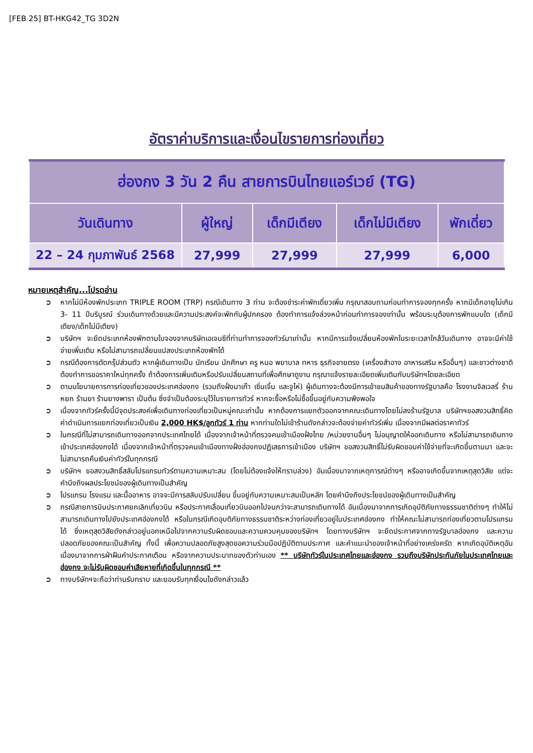[FEB 25] BT-HKG42_TG 3D2N
อัตราค่าบริการและเงื่อนไขรายการท่องเที่ยว
| ฮ่องกง 3 วัน 2 คืน สายการบินไทยแอร์เวย์ (TG) | | | | |
| --- | --- | --- | --- | --- |
| วันเดินทาง | ผู้ใหญ่ | เด็กมีเตียง | เด็กไม่มีเตียง | พักเดี่ยว |
| 22 – 24 กุมภาพันธ์ 2568 | 27,999 | 27,999 | 27,999 | 6,000 |
หมายเหตุสำคัญ...โปรดอ่าน
➲ หากไม่มีห้องพักประเภท TRIPLE ROOM (TRP) กรณีเดินทาง 3 ท่าน จะต้องชำระค่าพักเดี่ยวเพิ่ม กรุณาสอบถามก่อนทำการจองทุกครั้ง หากมีเด็กอายุไม่เกิน 3- 11 ปีบริบูรณ์ ร่วมเดินทางด้วยและมีความประสงค์จะพักกับผู้ปกครอง ต้องทำการแจ้งล่วงหน้าก่อนทำการจองเท่านั้น พร้อมระบุต้องการพักแบบใด (เด็กมีเตียง/เด็กไม่มีเตียง)
➲ บริษัทฯ จะยึดประเภทห้องพักตามใบจองจากบริษัทเอเจนซีที่ท่านทำการจองทัวร์มาเท่านั้น หากมีการแจ้งเปลี่ยนห้องพักในระยะเวลาใกล้วันเดินทาง อาจจะมีค่าใช้จ่ายเพิ่มเติม หรือไม่สามารถเปลี่ยนแปลงประเภทห้องพักได้
➲ กรณีต้องการตัดกรุ๊ปส่วนตัว หากผู้เดินทางเป็น นักเรียน นักศึกษา ครู หมอ พยาบาล ทหาร ธุรกิจขายตรง (เครื่องสำอาง อาหารเสริม หรืออื่นๆ) และชาวต่างชาติ ต้องทำการขอราคาใหม่ทุกครั้ง ถ้าต้องการเพิ่มเติมหรือปรับเปลี่ยนสถานที่เพื่อศึกษาดูงาน กรุณาแจ้งรายละเอียดเพิ่มเติมกับบริษัทฯโดยละเอียด
➲ ตามนโยบายการการท่องเที่ยวของประเทศฮ่องกง (รวมถึงฝั่งมาเก๊า เซิ่นเจิ้น และจูไห่) ผู้เดินทางจะต้องมีการเข้าชมสินค้าของทางรัฐบาลคือ โรงงานจิลเวลรี่ ร้านหยก ร้านยา ร้านยางพารา เป็นต้น ซึ่งจำเป็นต้องระบุไว้ในรายการทัวร์ หากจะซื้อหรือไม่ซื้อขึ้นอยู่กับความพึงพอใจ
➲ เนื่องจากทัวร์ครั้งนี้มีจุดประสงค์เพื่อเดินทางท่องเที่ยวเป็นหมู่คณะเท่านั้น หากต้องการแยกตัวออกจากคณะเดินทางโดยไม่ลงร้านรัฐบาล บริษัทฯขอสงวนสิทธิ์คิดค่าดำเนินการแยกท่องเที่ยวเป็นเงิน 2,000 HK$/ลูกทัวร์ 1 ท่าน หากท่านใดไม่เข้าร้านดังกล่าวจะต้องจ่ายค่าทัวร์เพิ่ม เนื่องจากมีผลต่อราคาทัวร์
➲ ในกรณีที่ไม่สามารถเดินทางออกจากประเทศไทยได้ เนื่องจากเจ้าหน้าที่ตรวจคนเข้าเมืองฝั่งไทย /หน่วยงานอื่นๆ ไม่อนุญาตให้ออกเดินทาง หรือไม่สามารถเดินทางเข้าประเทศฮ่องกงได้ เนื่องจากเจ้าหน้าที่ตรวจคนเข้าเมืองทางฝั่งฮ่องกงปฏิเสธการเข้าเมือง บริษัทฯ ขอสงวนสิทธิ์ไม่รับผิดชอบค่าใช้จ่ายที่จะเกิดขึ้นตามมา และจะไม่สามารถคืนเงินค่าทัวร์ในทุกกรณี
➲ บริษัทฯ ขอสงวนสิทธิ์สลับโปรแกรมทัวร์ตามความเหมาะสม (โดยไม่ต้องแจ้งให้ทราบล่วง) อันเนื่องมาจากเหตุการณ์ต่างๆ หรืออาจเกิดขึ้นจากเหตุสุดวิสัย แต่จะคำนึงถึงผลประโยชน์ของผู้เดินทางเป็นสำคัญ
➲ โปรแกรม โรงแรม และมื้ออาหาร อาจจะมีการสลับปรับเปลี่ยน ขึ้นอยู่กับความเหมาะสมเป็นหลัก โดยคำนึงถึงประโยชน์ของผู้เดินทางเป็นสำคัญ
➲ กรณีสายการบินประกาศยกเลิกเที่ยวบิน หรือประกาศเลื่อนเที่ยวบินออกไปจนกว่าจะสามารถเดินทางได้ อันเนื่องมาจากการเกิดอุบัติภัยทางธรรมชาติต่างๆ ทำให้ไม่สามารถเดินทางไปยังประเทศฮ่องกงได้ หรือในกรณีเกิดอุบติภัยทางธรรมชาติระหว่างท่องเที่ยวอยู่ในประเทศฮ่องกง ทำให้คณะไม่สามารถท่องเที่ยวตามโปรแกรมได้ ซึ่งเหตุสุดวิสัยดังกล่าวอยู่นอกเหนือไปจากความรับผิดชอบและความควบคุมของบริษัทฯ โดยทางบริษัทฯ จะยึดประกาศจากทางรัฐบาลฮ่องกง และความปลอดภัยของคณะเป็นสำคัญ ทั้งนี้ เพื่อความปลอดภัยสูงสุดขอความร่วมมือปฏิบัติตามประกาศ และคำแนะนำของเจ้าหน้าที่อย่างเคร่งครัด หากเกิดอุบัติเหตุอันเนื่องมาจากการฝ่าฝืนคำประกาศเตือน หรือจากความประมาทของตัวท่านเอง ** บริษัททัวร์ในประเทศไทยและฮ่องกง รวมถึงบริษัทประกันภัยในประเทศไทยและฮ่องกง จะไม่รับผิดชอบค่าเสียหายที่เกิดขึ้นในทุกกรณี **
➲ ทางบริษัทฯจะถือว่าท่านรับทราบ และยอมรับทุกเงื่อนไขดังกล่าวแล้ว